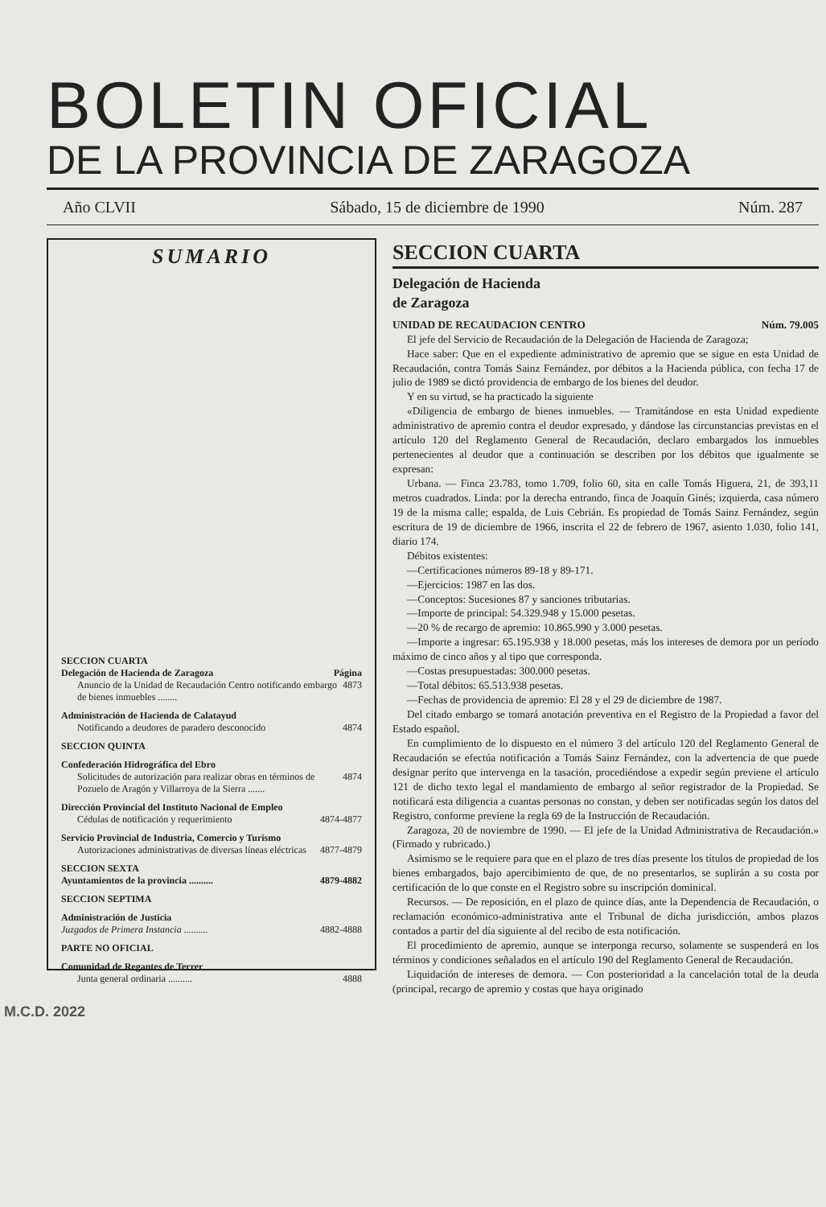BOLETIN OFICIAL
DE LA PROVINCIA DE ZARAGOZA
Año CLVII Sábado, 15 de diciembre de 1990 Núm. 287
SUMARIO
SECCION CUARTA
Delegación de Hacienda de Zaragoza Página
Anuncio de la Unidad de Recaudación Centro notificando embargo de bienes inmuebles ........ 4873
Administración de Hacienda de Calatayud
Notificando a deudores de paradero desconocido 4874
SECCION QUINTA
Confederación Hidrográfica del Ebro
Solicitudes de autorización para realizar obras en términos de Pozuelo de Aragón y Villarroya de la Sierra ....... 4874
Dirección Provincial del Instituto Nacional de Empleo
Cédulas de notificación y requerimiento 4874-4877
Servicio Provincial de Industria, Comercio y Turismo
Autorizaciones administrativas de diversas líneas eléctricas 4877-4879
SECCION SEXTA
Ayuntamientos de la provincia .......... 4879-4882
SECCION SEPTIMA
Administración de Justicia
Juzgados de Primera Instancia .......... 4882-4888
PARTE NO OFICIAL
Comunidad de Regantes de Terrer
Junta general ordinaria .......... 4888
SECCION CUARTA
Delegación de Hacienda
de Zaragoza
UNIDAD DE RECAUDACION CENTRO Núm. 79.005
El jefe del Servicio de Recaudación de la Delegación de Hacienda de Zaragoza;
Hace saber: Que en el expediente administrativo de apremio que se sigue en esta Unidad de Recaudación, contra Tomás Sainz Fernández, por débitos a la Hacienda pública, con fecha 17 de julio de 1989 se dictó providencia de embargo de los bienes del deudor.
Y en su virtud, se ha practicado la siguiente
«Diligencia de embargo de bienes inmuebles. — Tramitándose en esta Unidad expediente administrativo de apremio contra el deudor expresado, y dándose las circunstancias previstas en el artículo 120 del Reglamento General de Recaudación, declaro embargados los inmuebles pertenecientes al deudor que a continuación se describen por los débitos que igualmente se expresan:
Urbana. — Finca 23.783, tomo 1.709, folio 60, sita en calle Tomás Higuera, 21, de 393,11 metros cuadrados. Linda: por la derecha entrando, finca de Joaquín Ginés; izquierda, casa número 19 de la misma calle; espalda, de Luis Cebrián. Es propiedad de Tomás Sainz Fernández, según escritura de 19 de diciembre de 1966, inscrita el 22 de febrero de 1967, asiento 1.030, folio 141, diario 174.
Débitos existentes:
—Certificaciones números 89-18 y 89-171.
—Ejercicios: 1987 en las dos.
—Conceptos: Sucesiones 87 y sanciones tributarias.
—Importe de principal: 54.329.948 y 15.000 pesetas.
—20 % de recargo de apremio: 10.865.990 y 3.000 pesetas.
—Importe a ingresar: 65.195.938 y 18.000 pesetas, más los intereses de demora por un período máximo de cinco años y al tipo que corresponda.
—Costas presupuestadas: 300.000 pesetas.
—Total débitos: 65.513.938 pesetas.
—Fechas de providencia de apremio: El 28 y el 29 de diciembre de 1987.
Del citado embargo se tomará anotación preventiva en el Registro de la Propiedad a favor del Estado español.
En cumplimiento de lo dispuesto en el número 3 del artículo 120 del Reglamento General de Recaudación se efectúa notificación a Tomás Sainz Fernández, con la advertencia de que puede designar perito que intervenga en la tasación, procediéndose a expedir según previene el artículo 121 de dicho texto legal el mandamiento de embargo al señor registrador de la Propiedad. Se notificará esta diligencia a cuantas personas no constan, y deben ser notificadas según los datos del Registro, conforme previene la regla 69 de la Instrucción de Recaudación.
Zaragoza, 20 de noviembre de 1990. — El jefe de la Unidad Administrativa de Recaudación.» (Firmado y rubricado.)
Asimismo se le requiere para que en el plazo de tres días presente los títulos de propiedad de los bienes embargados, bajo apercibimiento de que, de no presentarlos, se suplirán a su costa por certificación de lo que conste en el Registro sobre su inscripción dominical.
Recursos. — De reposición, en el plazo de quince días, ante la Dependencia de Recaudación, o reclamación económico-administrativa ante el Tribunal de dicha jurisdicción, ambos plazos contados a partir del día siguiente al del recibo de esta notificación.
El procedimiento de apremio, aunque se interponga recurso, solamente se suspenderá en los términos y condiciones señalados en el artículo 190 del Reglamento General de Recaudación.
Liquidación de intereses de demora. — Con posterioridad a la cancelación total de la deuda (principal, recargo de apremio y costas que haya originado
M.C.D. 2022